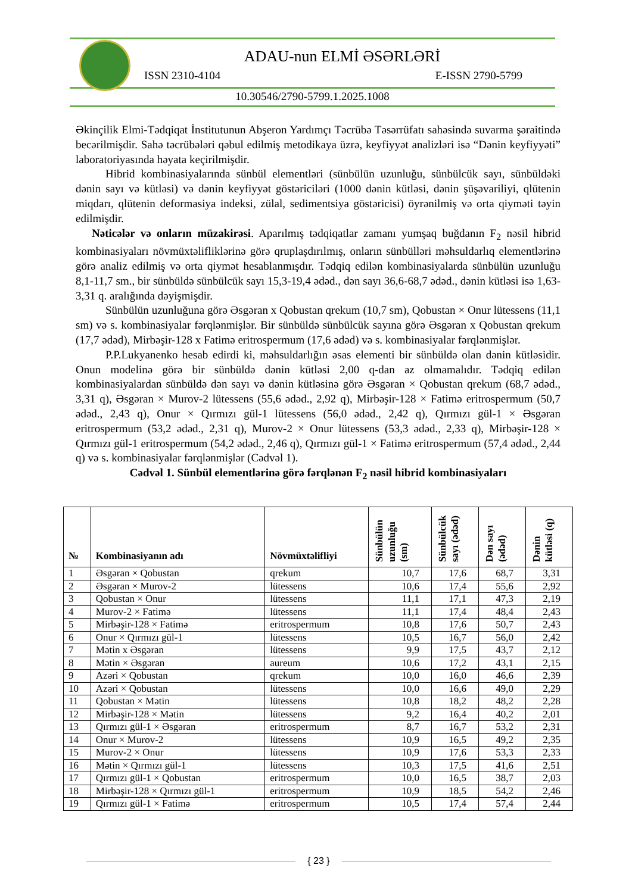ADAU-nun ELMİ ƏSƏRLƏRİ
ISSN 2310-4104 E-ISSN 2790-5799
10.30546/2790-5799.1.2025.1008
Əkinçilik Elmi-Tədqiqat İnstitutunun Abşeron Yardımçı Təcrübə Təsərrüfatı sahəsində suvarma şəraitində becərilmişdir. Sahə təcrübələri qəbul edilmiş metodikaya üzrə, keyfiyyət analizləri isə “Dənin keyfiyyəti” laboratoriyasında həyata keçirilmişdir.
Hibrid kombinasiyalarında sünbül elementləri (sünbülün uzunluğu, sünbülcük sayı, sünbüldəki dənin sayı və kütləsi) və dənin keyfiyyət göstəriciləri (1000 dənin kütləsi, dənin şüşəvariliyi, qlütenin miqdarı, qlütenin deformasiya indeksi, zülal, sedimentsiya göstəricisi) öyrənilmiş və orta qiyməti təyin edilmişdir.
Nəticələr və onların müzakirəsi. Aparılmış tədqiqatlar zamanı yumşaq buğdanın F<sub>2</sub> nəsil hibrid kombinasiyaları növmüxtəlifliklərinə görə qruplaşdırılmış, onların sünbülləri məhsuldarlıq elementlərinə görə analiz edilmiş və orta qiymət hesablanmışdır. Tədqiq edilən kombinasiyalarda sünbülün uzunluğu 8,1-11,7 sm., bir sünbüldə sünbülcük sayı 15,3-19,4 ədəd., dən sayı 36,6-68,7 ədəd., dənin kütləsi isə 1,63-3,31 q. aralığında dəyişmişdir.
Sünbülün uzunluğuna görə Əsgəran x Qobustan qrekum (10,7 sm), Qobustan × Onur lütessens (11,1 sm) və s. kombinasiyalar fərqlənmişlər. Bir sünbüldə sünbülcük sayına görə Əsgəran x Qobustan qrekum (17,7 ədəd), Mirbəşir-128 x Fatimə eritrospermum (17,6 ədəd) və s. kombinasiyalar fərqlənmişlər.
P.P.Lukyanenko hesab edirdi ki, məhsuldarlığın əsas elementi bir sünbüldə olan dənin kütləsidir. Onun modelinə görə bir sünbüldə dənin kütləsi 2,00 q-dan az olmamalıdır. Tədqiq edilən kombinasiyalardan sünbüldə dən sayı və dənin kütləsinə görə Əsgəran × Qobustan qrekum (68,7 ədəd., 3,31 q), Əsgəran × Murov-2 lütessens (55,6 ədəd., 2,92 q), Mirbəşir-128 × Fatimə eritrospermum (50,7 ədəd., 2,43 q), Onur × Qırmızı gül-1 lütessens (56,0 ədəd., 2,42 q), Qırmızı gül-1 × Əsgəran eritrospermum (53,2 ədəd., 2,31 q), Murov-2 × Onur lütessens (53,3 ədəd., 2,33 q), Mirbəşir-128 × Qırmızı gül-1 eritrospermum (54,2 ədəd., 2,46 q), Qırmızı gül-1 × Fatimə eritrospermum (57,4 ədəd., 2,44 q) və s. kombinasiyalar fərqlənmişlər (Cədvəl 1).
Cədvəl 1. Sünbül elementlərinə görə fərqlənən F<sub>2</sub> nəsil hibrid kombinasiyaları
| № | Kombinasiyanın adı | Növmüxtəlifliyi | Sünbülün uzunluğu (sm) | Sünbülcük sayı (ədəd) | Dən sayı (ədəd) | Dənin kütləsi (q) |
| --- | --- | --- | --- | --- | --- | --- |
| 1 | Əsgəran × Qobustan | qrekum | 10,7 | 17,6 | 68,7 | 3,31 |
| 2 | Əsgəran × Murov-2 | lütessens | 10,6 | 17,4 | 55,6 | 2,92 |
| 3 | Qobustan × Onur | lütessens | 11,1 | 17,1 | 47,3 | 2,19 |
| 4 | Murov-2 × Fatimə | lütessens | 11,1 | 17,4 | 48,4 | 2,43 |
| 5 | Mirbəşir-128 × Fatimə | eritrospermum | 10,8 | 17,6 | 50,7 | 2,43 |
| 6 | Onur × Qırmızı gül-1 | lütessens | 10,5 | 16,7 | 56,0 | 2,42 |
| 7 | Mətin x Əsgəran | lütessens | 9,9 | 17,5 | 43,7 | 2,12 |
| 8 | Mətin × Əsgəran | aureum | 10,6 | 17,2 | 43,1 | 2,15 |
| 9 | Azəri × Qobustan | qrekum | 10,0 | 16,0 | 46,6 | 2,39 |
| 10 | Azəri × Qobustan | lütessens | 10,0 | 16,6 | 49,0 | 2,29 |
| 11 | Qobustan × Mətin | lütessens | 10,8 | 18,2 | 48,2 | 2,28 |
| 12 | Mirbəşir-128 × Mətin | lütessens | 9,2 | 16,4 | 40,2 | 2,01 |
| 13 | Qırmızı gül-1 × Əsgəran | eritrospermum | 8,7 | 16,7 | 53,2 | 2,31 |
| 14 | Onur × Murov-2 | lütessens | 10,9 | 16,5 | 49,2 | 2,35 |
| 15 | Murov-2 × Onur | lütessens | 10,9 | 17,6 | 53,3 | 2,33 |
| 16 | Mətin × Qırmızı gül-1 | lütessens | 10,3 | 17,5 | 41,6 | 2,51 |
| 17 | Qırmızı gül-1 × Qobustan | eritrospermum | 10,0 | 16,5 | 38,7 | 2,03 |
| 18 | Mirbəşir-128 × Qırmızı gül-1 | eritrospermum | 10,9 | 18,5 | 54,2 | 2,46 |
| 19 | Qırmızı gül-1 × Fatimə | eritrospermum | 10,5 | 17,4 | 57,4 | 2,44 |
{ 23 }